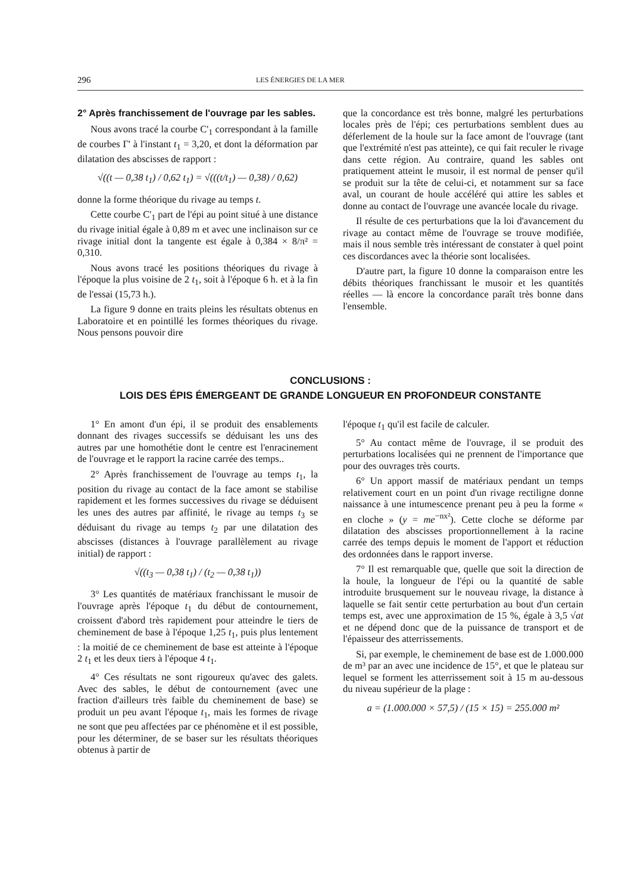296 LES ÉNERGIES DE LA MER
2° Après franchissement de l'ouvrage par les sables.
Nous avons tracé la courbe C'<sub>1</sub> correspondant à la famille de courbes Γ' à l'instant t<sub>1</sub> = 3,20, et dont la déformation par dilatation des abscisses de rapport :
√((t — 0,38 t<sub>1</sub>) / 0,62 t<sub>1</sub>) = √(((t/t<sub>1</sub>) — 0,38) / 0,62)
donne la forme théorique du rivage au temps t.
Cette courbe C'<sub>1</sub> part de l'épi au point situé à une distance du rivage initial égale à 0,89 m et avec une inclinaison sur ce rivage initial dont la tangente est égale à 0,384 × 8/π² = 0,310.
Nous avons tracé les positions théoriques du rivage à l'époque la plus voisine de 2 t<sub>1</sub>, soit à l'époque 6 h. et à la fin de l'essai (15,73 h.).
La figure 9 donne en traits pleins les résultats obtenus en Laboratoire et en pointillé les formes théoriques du rivage. Nous pensons pouvoir dire
que la concordance est très bonne, malgré les perturbations locales près de l'épi; ces perturbations semblent dues au déferlement de la houle sur la face amont de l'ouvrage (tant que l'extrémité n'est pas atteinte), ce qui fait reculer le rivage dans cette région. Au contraire, quand les sables ont pratiquement atteint le musoir, il est normal de penser qu'il se produit sur la tête de celui-ci, et notamment sur sa face aval, un courant de houle accéléré qui attire les sables et donne au contact de l'ouvrage une avancée locale du rivage.
Il résulte de ces perturbations que la loi d'avancement du rivage au contact même de l'ouvrage se trouve modifiée, mais il nous semble très intéressant de constater à quel point ces discordances avec la théorie sont localisées.
D'autre part, la figure 10 donne la comparaison entre les débits théoriques franchissant le musoir et les quantités réelles — là encore la concordance paraît très bonne dans l'ensemble.
CONCLUSIONS :
LOIS DES ÉPIS ÉMERGEANT DE GRANDE LONGUEUR EN PROFONDEUR CONSTANTE
1° En amont d'un épi, il se produit des ensablements donnant des rivages successifs se déduisant les uns des autres par une homothétie dont le centre est l'enracinement de l'ouvrage et le rapport la racine carrée des temps..
2° Après franchissement de l'ouvrage au temps t<sub>1</sub>, la position du rivage au contact de la face amont se stabilise rapidement et les formes successives du rivage se déduisent les unes des autres par affinité, le rivage au temps t<sub>3</sub> se déduisant du rivage au temps t<sub>2</sub> par une dilatation des abscisses (distances à l'ouvrage parallèlement au rivage initial) de rapport :
√((t<sub>3</sub> — 0,38 t<sub>1</sub>) / (t<sub>2</sub> — 0,38 t<sub>1</sub>))
3° Les quantités de matériaux franchissant le musoir de l'ouvrage après l'époque t<sub>1</sub> du début de contournement, croissent d'abord très rapidement pour atteindre le tiers de cheminement de base à l'époque 1,25 t<sub>1</sub>, puis plus lentement : la moitié de ce cheminement de base est atteinte à l'époque 2 t<sub>1</sub> et les deux tiers à l'époque 4 t<sub>1</sub>.
4° Ces résultats ne sont rigoureux qu'avec des galets. Avec des sables, le début de contournement (avec une fraction d'ailleurs très faible du cheminement de base) se produit un peu avant l'époque t<sub>1</sub>, mais les formes de rivage ne sont que peu affectées par ce phénomène et il est possible, pour les déterminer, de se baser sur les résultats théoriques obtenus à partir de
l'époque t<sub>1</sub> qu'il est facile de calculer.
5° Au contact même de l'ouvrage, il se produit des perturbations localisées qui ne prennent de l'importance que pour des ouvrages très courts.
6° Un apport massif de matériaux pendant un temps relativement court en un point d'un rivage rectiligne donne naissance à une intumescence prenant peu à peu la forme « en cloche » (y = me<sup>−nx²</sup>). Cette cloche se déforme par dilatation des abscisses proportionnellement à la racine carrée des temps depuis le moment de l'apport et réduction des ordonnées dans le rapport inverse.
7° Il est remarquable que, quelle que soit la direction de la houle, la longueur de l'épi ou la quantité de sable introduite brusquement sur le nouveau rivage, la distance à laquelle se fait sentir cette perturbation au bout d'un certain temps est, avec une approximation de 15 %, égale à 3,5 √at et ne dépend donc que de la puissance de transport et de l'épaisseur des atterrissements.
Si, par exemple, le cheminement de base est de 1.000.000 de m³ par an avec une incidence de 15°, et que le plateau sur lequel se forment les atterrissement soit à 15 m au-dessous du niveau supérieur de la plage :
a = (1.000.000 × 57,5) / (15 × 15) = 255.000 m²